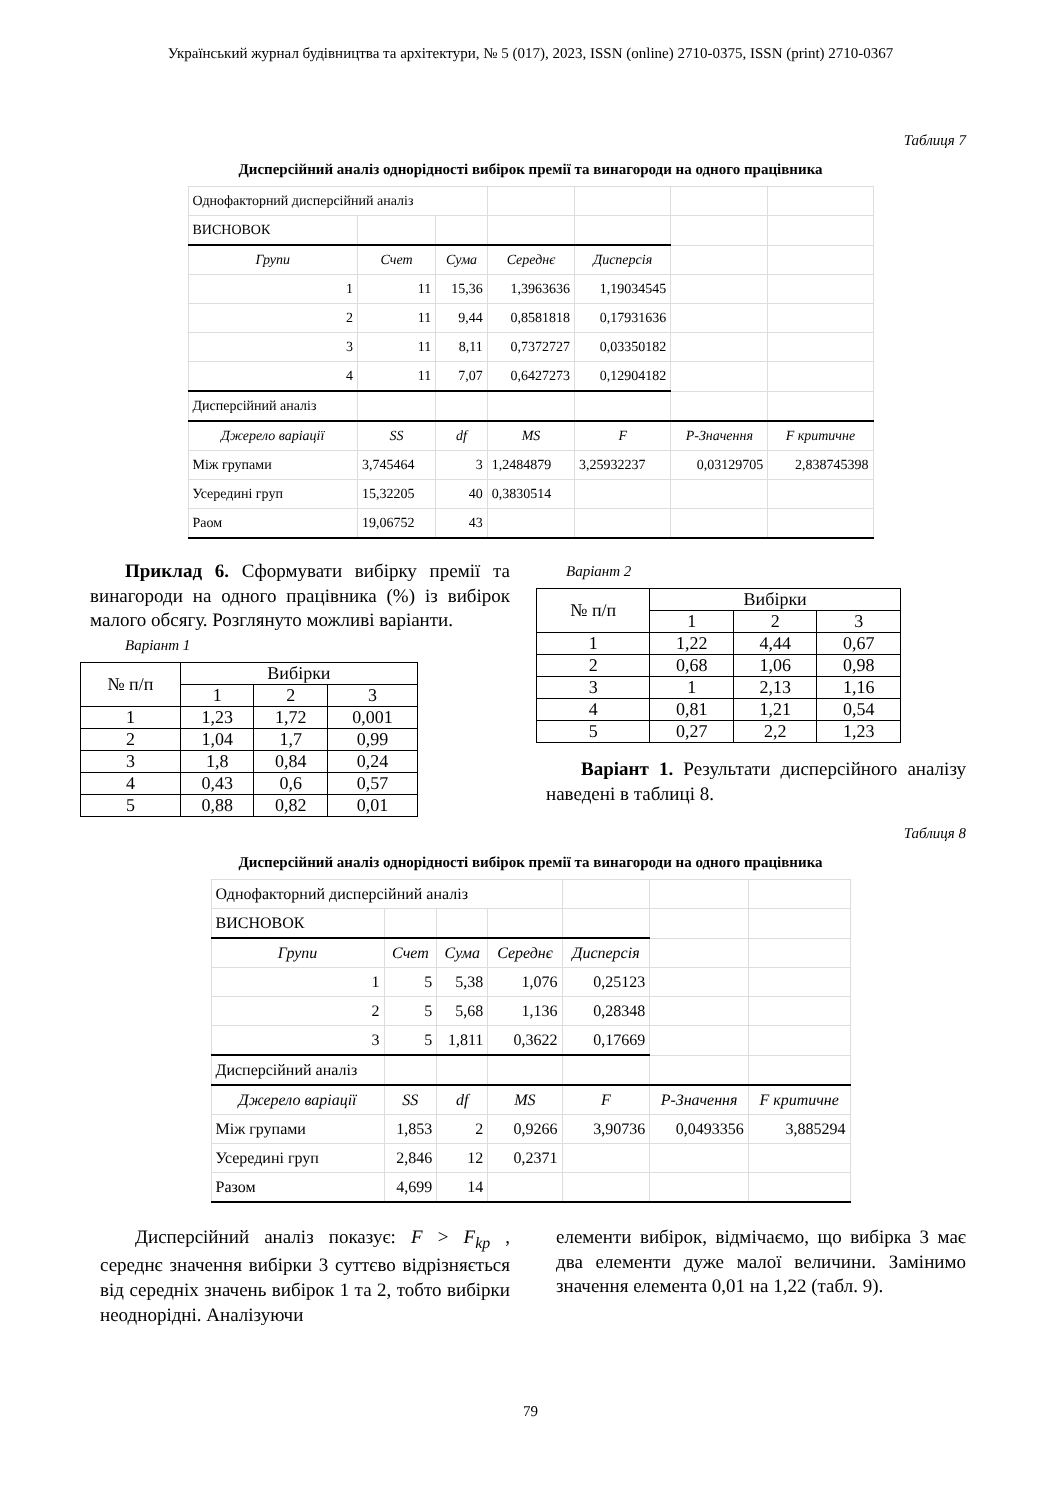Український журнал будівництва та архітектури, № 5 (017), 2023, ISSN (online) 2710-0375, ISSN (print) 2710-0367
Таблиця 7
Дисперсійний аналіз однорідності вибірок премії та винагороди на одного працівника
| Однофакторний дисперсійний аналіз | | | | | | |
| ВИСНОВОК | | | | | | |
| Групи | Счет | Сума | Середнє | Дисперсія | | |
| 1 | 11 | 15,36 | 1,3963636 | 1,19034545 | | |
| 2 | 11 | 9,44 | 0,8581818 | 0,17931636 | | |
| 3 | 11 | 8,11 | 0,7372727 | 0,03350182 | | |
| 4 | 11 | 7,07 | 0,6427273 | 0,12904182 | | |
| Дисперсійний аналіз | | | | | | |
| Джерело варіації | SS | df | MS | F | P-Значення | F критичне |
| Між групами | 3,745464 | 3 | 1,2484879 | 3,25932237 | 0,03129705 | 2,838745398 |
| Усередині груп | 15,32205 | 40 | 0,3830514 | | | |
| Раом | 19,06752 | 43 | | | | |
Приклад 6. Сформувати вибірку премії та винагороди на одного працівника (%) із вибірок малого обсягу. Розглянуто можливі варіанти.
Варіант 1
| № п/п | Вибірки | | |
| --- | --- | --- | --- |
| | 1 | 2 | 3 |
| 1 | 1,23 | 1,72 | 0,001 |
| 2 | 1,04 | 1,7 | 0,99 |
| 3 | 1,8 | 0,84 | 0,24 |
| 4 | 0,43 | 0,6 | 0,57 |
| 5 | 0,88 | 0,82 | 0,01 |
Варіант 2
| № п/п | Вибірки | | |
| --- | --- | --- | --- |
| | 1 | 2 | 3 |
| 1 | 1,22 | 4,44 | 0,67 |
| 2 | 0,68 | 1,06 | 0,98 |
| 3 | 1 | 2,13 | 1,16 |
| 4 | 0,81 | 1,21 | 0,54 |
| 5 | 0,27 | 2,2 | 1,23 |
Варіант 1. Результати дисперсійного аналізу наведені в таблиці 8.
Таблиця 8
Дисперсійний аналіз однорідності вибірок премії та винагороди на одного працівника
| Однофакторний дисперсійний аналіз | | | | | | |
| ВИСНОВОК | | | | | | |
| Групи | Счет | Сума | Середнє | Дисперсія | | |
| 1 | 5 | 5,38 | 1,076 | 0,25123 | | |
| 2 | 5 | 5,68 | 1,136 | 0,28348 | | |
| 3 | 5 | 1,811 | 0,3622 | 0,17669 | | |
| Дисперсійний аналіз | | | | | | |
| Джерело варіації | SS | df | MS | F | P-Значення | F критичне |
| Між групами | 1,853 | 2 | 0,9266 | 3,90736 | 0,0493356 | 3,885294 |
| Усередині груп | 2,846 | 12 | 0,2371 | | | |
| Разом | 4,699 | 14 | | | | |
Дисперсійний аналіз показує: F > F<sub>kp</sub> , середнє значення вибірки 3 суттєво відрізняється від середніх значень вибірок 1 та 2, тобто вибірки неоднорідні. Аналізуючи
елементи вибірок, відмічаємо, що вибірка 3 має два елементи дуже малої величини. Замінимо значення елемента 0,01 на 1,22 (табл. 9).
79